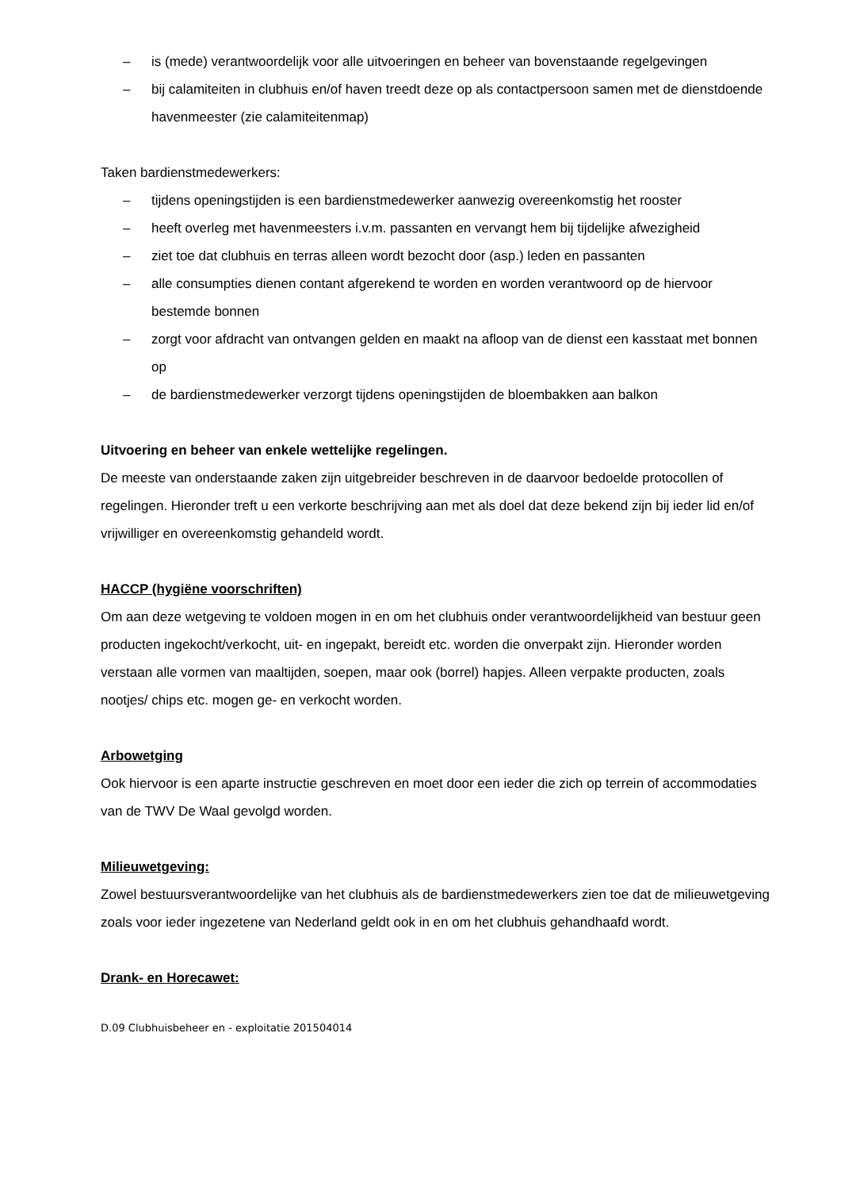– is (mede) verantwoordelijk voor alle uitvoeringen en beheer van bovenstaande regelgevingen
– bij calamiteiten in clubhuis en/of haven treedt deze op als contactpersoon samen met de dienstdoende havenmeester (zie calamiteitenmap)
Taken bardienstmedewerkers:
– tijdens openingstijden is een bardienstmedewerker aanwezig overeenkomstig het rooster
– heeft overleg met havenmeesters i.v.m. passanten en vervangt hem bij tijdelijke afwezigheid
– ziet toe dat clubhuis en terras alleen wordt bezocht door (asp.) leden en passanten
– alle consumpties dienen contant afgerekend te worden en worden verantwoord op de hiervoor bestemde bonnen
– zorgt voor afdracht van ontvangen gelden en maakt na afloop van de dienst een kasstaat met bonnen op
– de bardienstmedewerker verzorgt tijdens openingstijden de bloembakken aan balkon
Uitvoering en beheer van enkele wettelijke regelingen.
De meeste van onderstaande zaken zijn uitgebreider beschreven in de daarvoor bedoelde protocollen of regelingen. Hieronder treft u een verkorte beschrijving aan met als doel dat deze bekend zijn bij ieder lid en/of vrijwilliger en overeenkomstig gehandeld wordt.
HACCP (hygiëne voorschriften)
Om aan deze wetgeving te voldoen mogen in en om het clubhuis onder verantwoordelijkheid van bestuur geen producten ingekocht/verkocht, uit- en ingepakt, bereidt etc. worden die onverpakt zijn. Hieronder worden verstaan alle vormen van maaltijden, soepen, maar ook (borrel) hapjes. Alleen verpakte producten, zoals nootjes/ chips etc. mogen ge- en verkocht worden.
Arbowetging
Ook hiervoor is een aparte instructie geschreven en moet door een ieder die zich op terrein of accommodaties van de TWV De Waal gevolgd worden.
Milieuwetgeving:
Zowel bestuursverantwoordelijke van het clubhuis als de bardienstmedewerkers zien toe dat de milieuwetgeving zoals voor ieder ingezetene van Nederland geldt ook in en om het clubhuis gehandhaafd wordt.
Drank- en Horecawet:
D.09 Clubhuisbeheer en - exploitatie 201504014